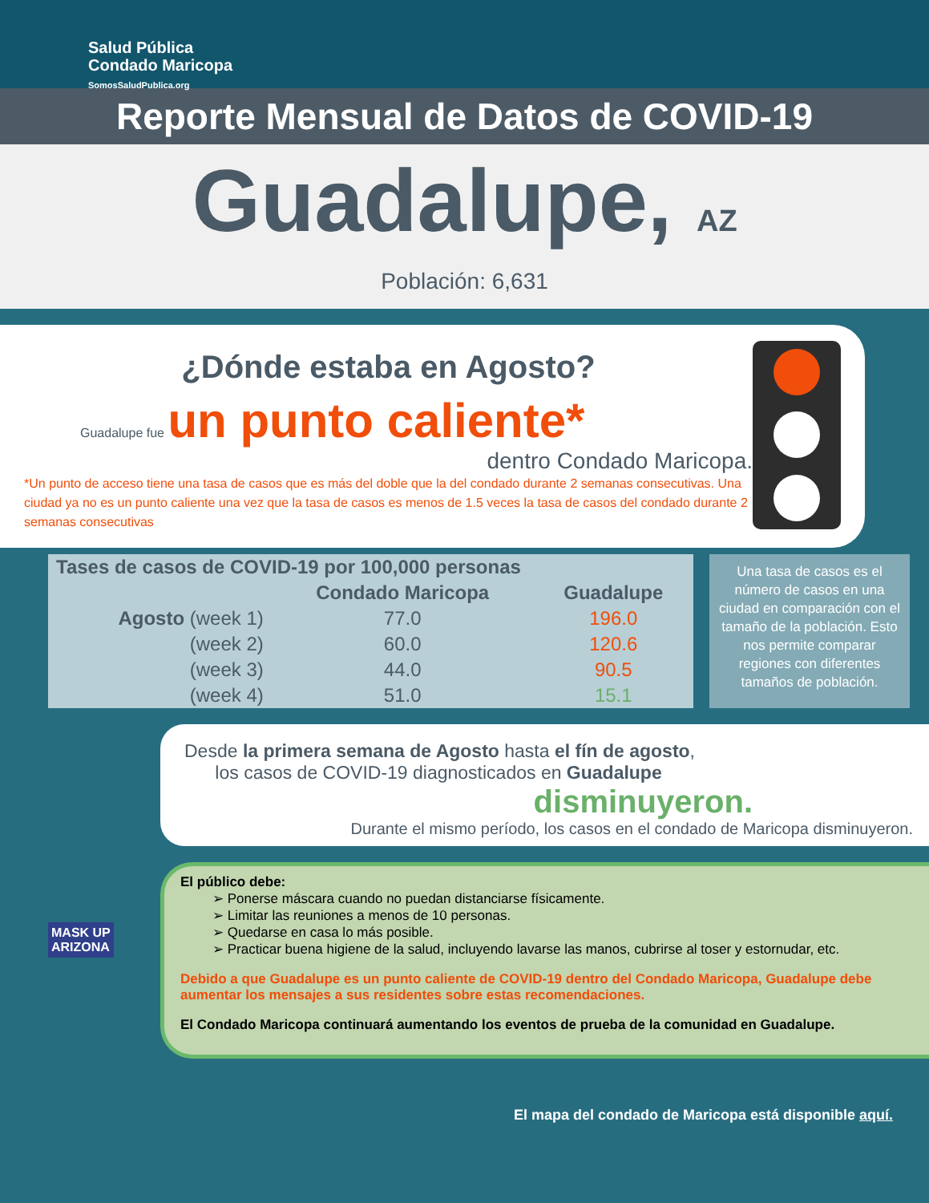Salud Pública
Condado Maricopa
SomosSaludPublica.org
Reporte Mensual de Datos de COVID-19
Guadalupe, AZ
Población: 6,631
¿Dónde estaba en Agosto?
Guadalupe fue un punto caliente*
dentro Condado Maricopa.
*Un punto de acceso tiene una tasa de casos que es más del doble que la del condado durante 2 semanas consecutivas. Una ciudad ya no es un punto caliente una vez que la tasa de casos es menos de 1.5 veces la tasa de casos del condado durante 2 semanas consecutivas
| Tases de casos de COVID-19 por 100,000 personas | | |
| --- | --- | --- |
| | Condado Maricopa | Guadalupe |
| Agosto (week 1) | 77.0 | 196.0 |
| (week 2) | 60.0 | 120.6 |
| (week 3) | 44.0 | 90.5 |
| (week 4) | 51.0 | 15.1 |
Una tasa de casos es el número de casos en una ciudad en comparación con el tamaño de la población. Esto nos permite comparar regiones con diferentes tamaños de población.
Desde la primera semana de Agosto hasta el fín de agosto,
los casos de COVID-19 diagnosticados en Guadalupe
disminuyeron.
Durante el mismo período, los casos en el condado de Maricopa disminuyeron.
El público debe:
➢ Ponerse máscara cuando no puedan distanciarse físicamente.
➢ Limitar las reuniones a menos de 10 personas.
➢ Quedarse en casa lo más posible.
➢ Practicar buena higiene de la salud, incluyendo lavarse las manos, cubrirse al toser y estornudar, etc.
Debido a que Guadalupe es un punto caliente de COVID-19 dentro del Condado Maricopa, Guadalupe debe aumentar los mensajes a sus residentes sobre estas recomendaciones.
El Condado Maricopa continuará aumentando los eventos de prueba de la comunidad en Guadalupe.
MASK UP
ARIZONA
El mapa del condado de Maricopa está disponible aquí.